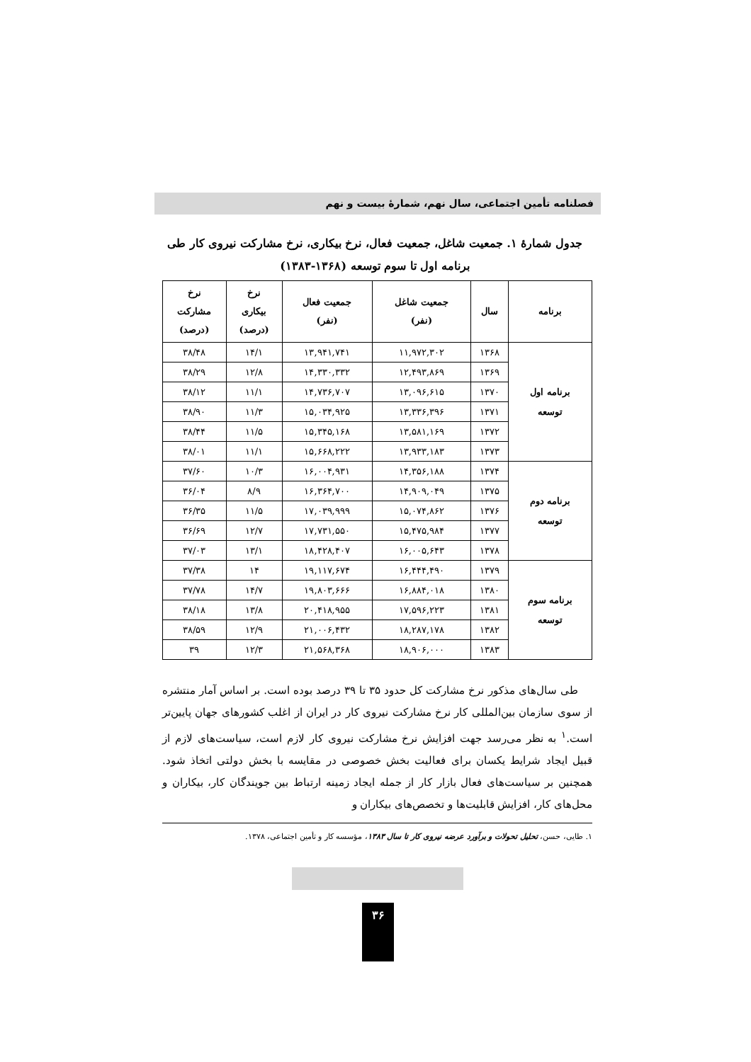فصلنامه تأمین اجتماعی، سال نهم، شمارهٔ بیست و نهم
جدول شمارهٔ ۱. جمعیت شاغل، جمعیت فعال، نرخ بیکاری، نرخ مشارکت نیروی کار طی
برنامه اول تا سوم توسعه (۱۳۶۸-۱۳۸۳)
| برنامه | سال | جمعیت شاغل (نفر) | جمعیت فعال (نفر) | نرخ بیکاری (درصد) | نرخ مشارکت (درصد) |
| --- | --- | --- | --- | --- | --- |
| برنامه اول توسعه | ۱۳۶۸ | ۱۱,۹۷۲,۳۰۲ | ۱۳,۹۴۱,۷۴۱ | ۱۴/۱ | ۳۸/۴۸ |
| | ۱۳۶۹ | ۱۲,۴۹۳,۸۶۹ | ۱۴,۳۳۰,۳۳۲ | ۱۲/۸ | ۳۸/۲۹ |
| | ۱۳۷۰ | ۱۳,۰۹۶,۶۱۵ | ۱۴,۷۳۶,۷۰۷ | ۱۱/۱ | ۳۸/۱۲ |
| | ۱۳۷۱ | ۱۳,۳۳۶,۳۹۶ | ۱۵,۰۳۴,۹۲۵ | ۱۱/۳ | ۳۸/۹۰ |
| | ۱۳۷۲ | ۱۳,۵۸۱,۱۶۹ | ۱۵,۳۴۵,۱۶۸ | ۱۱/۵ | ۳۸/۴۴ |
| | ۱۳۷۳ | ۱۳,۹۳۳,۱۸۳ | ۱۵,۶۶۸,۲۲۲ | ۱۱/۱ | ۳۸/۰۱ |
| برنامه دوم توسعه | ۱۳۷۴ | ۱۴,۳۵۶,۱۸۸ | ۱۶,۰۰۴,۹۳۱ | ۱۰/۳ | ۳۷/۶۰ |
| | ۱۳۷۵ | ۱۴,۹۰۹,۰۴۹ | ۱۶,۳۶۴,۷۰۰ | ۸/۹ | ۳۶/۰۴ |
| | ۱۳۷۶ | ۱۵,۰۷۴,۸۶۲ | ۱۷,۰۳۹,۹۹۹ | ۱۱/۵ | ۳۶/۳۵ |
| | ۱۳۷۷ | ۱۵,۴۷۵,۹۸۴ | ۱۷,۷۳۱,۵۵۰ | ۱۲/۷ | ۳۶/۶۹ |
| | ۱۳۷۸ | ۱۶,۰۰۵,۶۴۳ | ۱۸,۴۲۸,۴۰۷ | ۱۳/۱ | ۳۷/۰۳ |
| برنامه سوم توسعه | ۱۳۷۹ | ۱۶,۴۴۴,۴۹۰ | ۱۹,۱۱۷,۶۷۴ | ۱۴ | ۳۷/۳۸ |
| | ۱۳۸۰ | ۱۶,۸۸۴,۰۱۸ | ۱۹,۸۰۳,۶۶۶ | ۱۴/۷ | ۳۷/۷۸ |
| | ۱۳۸۱ | ۱۷,۵۹۶,۲۲۳ | ۲۰,۴۱۸,۹۵۵ | ۱۳/۸ | ۳۸/۱۸ |
| | ۱۳۸۲ | ۱۸,۲۸۷,۱۷۸ | ۲۱,۰۰۶,۴۳۲ | ۱۲/۹ | ۳۸/۵۹ |
| | ۱۳۸۳ | ۱۸,۹۰۶,۰۰۰ | ۲۱,۵۶۸,۳۶۸ | ۱۲/۳ | ۳۹ |
طی سال‌های مذکور نرخ مشارکت کل حدود ۳۵ تا ۳۹ درصد بوده است. بر اساس آمار منتشره از سوی سازمان بین‌المللی کار نرخ مشارکت نیروی کار در ایران از اغلب کشورهای جهان پایین‌تر است.<sup>۱</sup> به نظر می‌رسد جهت افزایش نرخ مشارکت نیروی کار لازم است، سیاست‌های لازم از قبیل ایجاد شرایط یکسان برای فعالیت بخش خصوصی در مقایسه با بخش دولتی اتخاذ شود. همچنین بر سیاست‌های فعال بازار کار از جمله ایجاد زمینه ارتباط بین جویندگان کار، بیکاران و محل‌های کار، افزایش قابلیت‌ها و تخصص‌های بیکاران و
۱. طایی، حسن، تحلیل تحولات و برآورد عرضه نیروی کار تا سال ۱۳۸۳، مؤسسه کار و تأمین اجتماعی، ۱۳۷۸.
۳۶